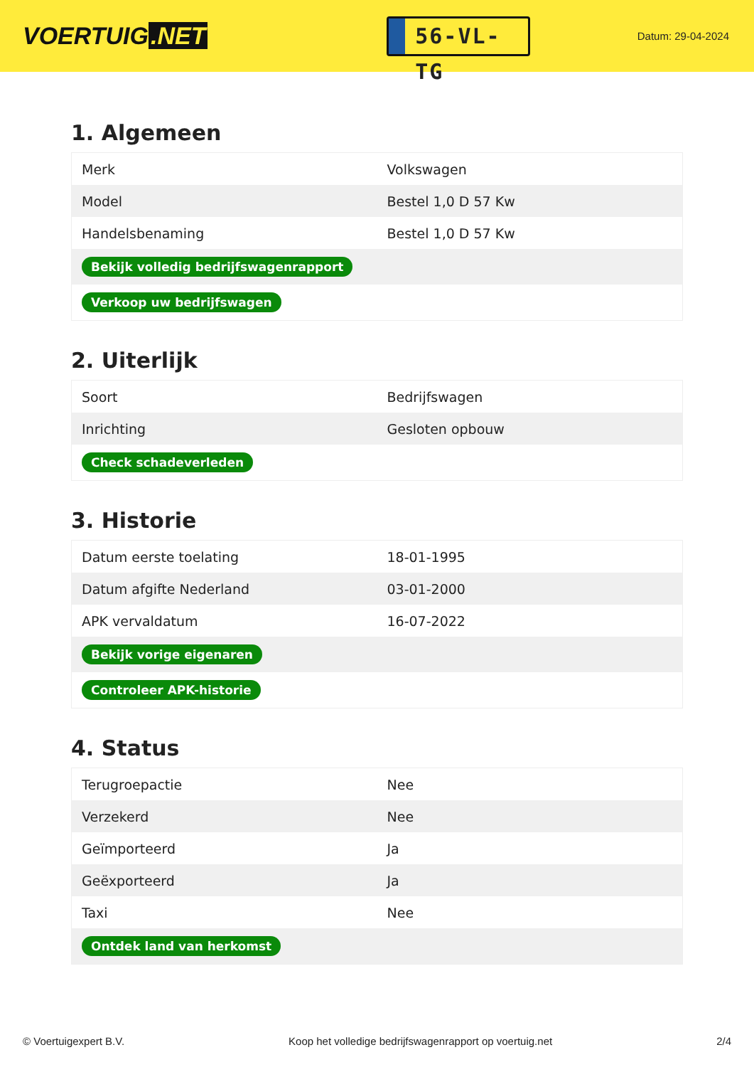VOERTUIG.NET
56-VL-TG
Datum: 29-04-2024
1. Algemeen
| Merk | Volkswagen |
| Model | Bestel 1,0 D 57 Kw |
| Handelsbenaming | Bestel 1,0 D 57 Kw |
| Bekijk volledig bedrijfswagenrapport | |
| Verkoop uw bedrijfswagen | |
2. Uiterlijk
| Soort | Bedrijfswagen |
| Inrichting | Gesloten opbouw |
| Check schadeverleden | |
3. Historie
| Datum eerste toelating | 18-01-1995 |
| Datum afgifte Nederland | 03-01-2000 |
| APK vervaldatum | 16-07-2022 |
| Bekijk vorige eigenaren | |
| Controleer APK-historie | |
4. Status
| Terugroepactie | Nee |
| Verzekerd | Nee |
| Geïmporteerd | Ja |
| Geëxporteerd | Ja |
| Taxi | Nee |
| Ontdek land van herkomst | |
© Voertuigexpert B.V. Koop het volledige bedrijfswagenrapport op voertuig.net 2/4